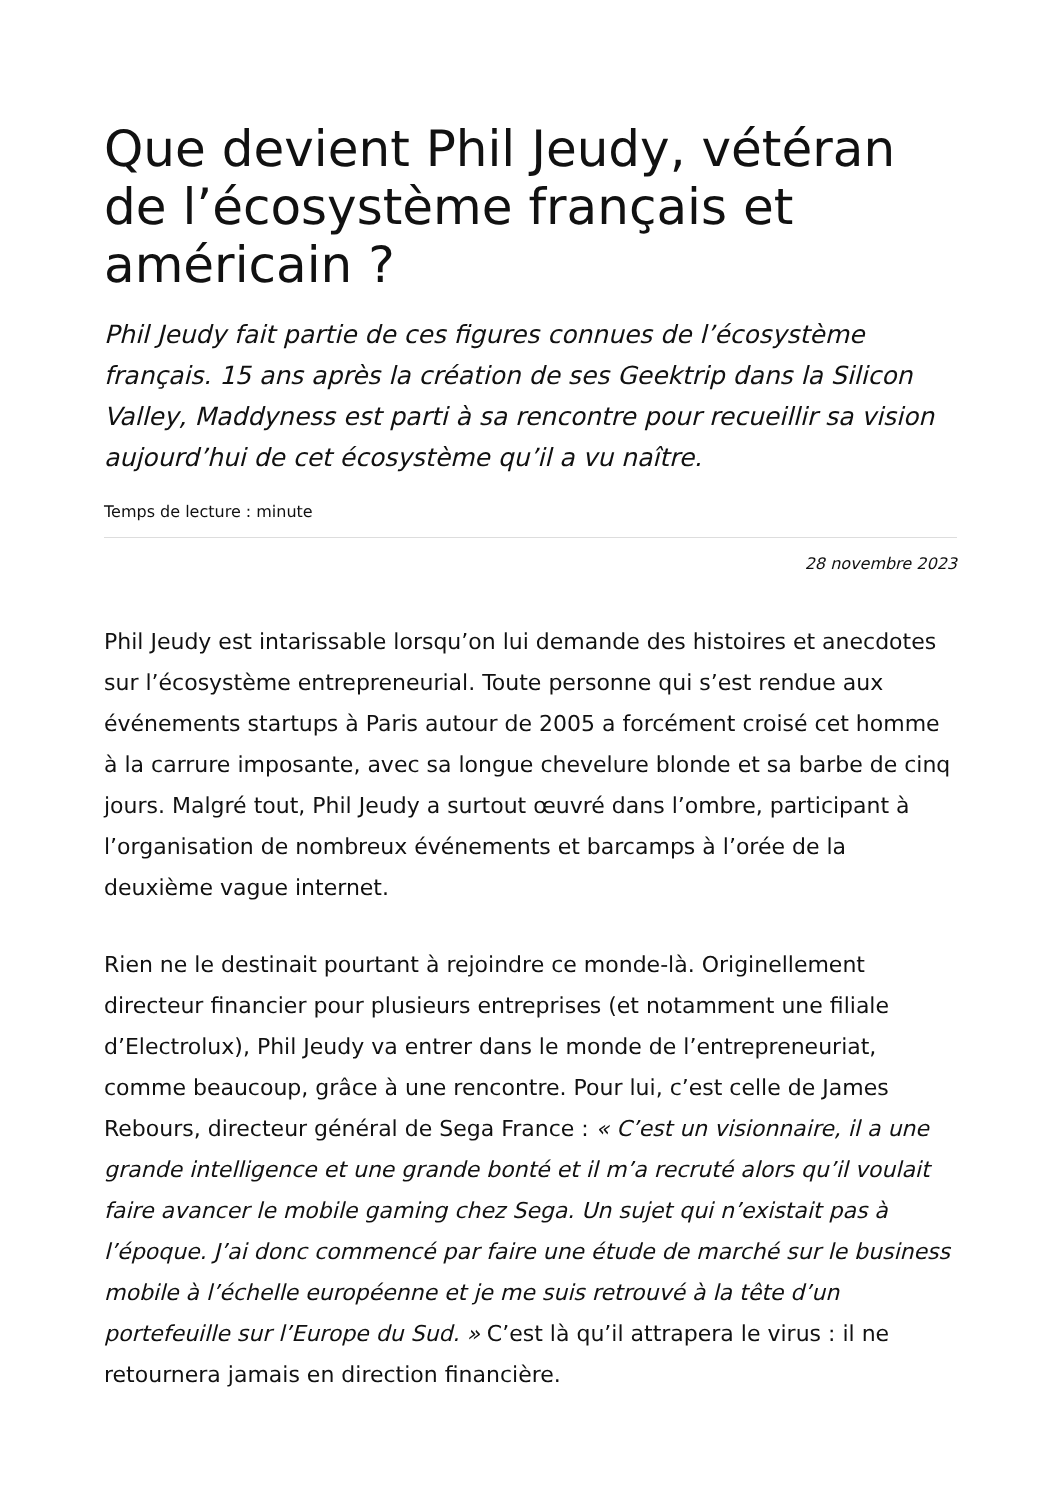Que devient Phil Jeudy, vétéran de l’écosystème français et américain ?
Phil Jeudy fait partie de ces figures connues de l’écosystème français. 15 ans après la création de ses Geektrip dans la Silicon Valley, Maddyness est parti à sa rencontre pour recueillir sa vision aujourd’hui de cet écosystème qu’il a vu naître.
Temps de lecture : minute
28 novembre 2023
Phil Jeudy est intarissable lorsqu’on lui demande des histoires et anecdotes sur l’écosystème entrepreneurial. Toute personne qui s’est rendue aux événements startups à Paris autour de 2005 a forcément croisé cet homme à la carrure imposante, avec sa longue chevelure blonde et sa barbe de cinq jours. Malgré tout, Phil Jeudy a surtout œuvré dans l’ombre, participant à l’organisation de nombreux événements et barcamps à l’orée de la deuxième vague internet.
Rien ne le destinait pourtant à rejoindre ce monde-là. Originellement directeur financier pour plusieurs entreprises (et notamment une filiale d’Electrolux), Phil Jeudy va entrer dans le monde de l’entrepreneuriat, comme beaucoup, grâce à une rencontre. Pour lui, c’est celle de James Rebours, directeur général de Sega France : « C’est un visionnaire, il a une grande intelligence et une grande bonté et il m’a recruté alors qu’il voulait faire avancer le mobile gaming chez Sega. Un sujet qui n’existait pas à l’époque. J’ai donc commencé par faire une étude de marché sur le business mobile à l’échelle européenne et je me suis retrouvé à la tête d’un portefeuille sur l’Europe du Sud. » C’est là qu’il attrapera le virus : il ne retournera jamais en direction financière.